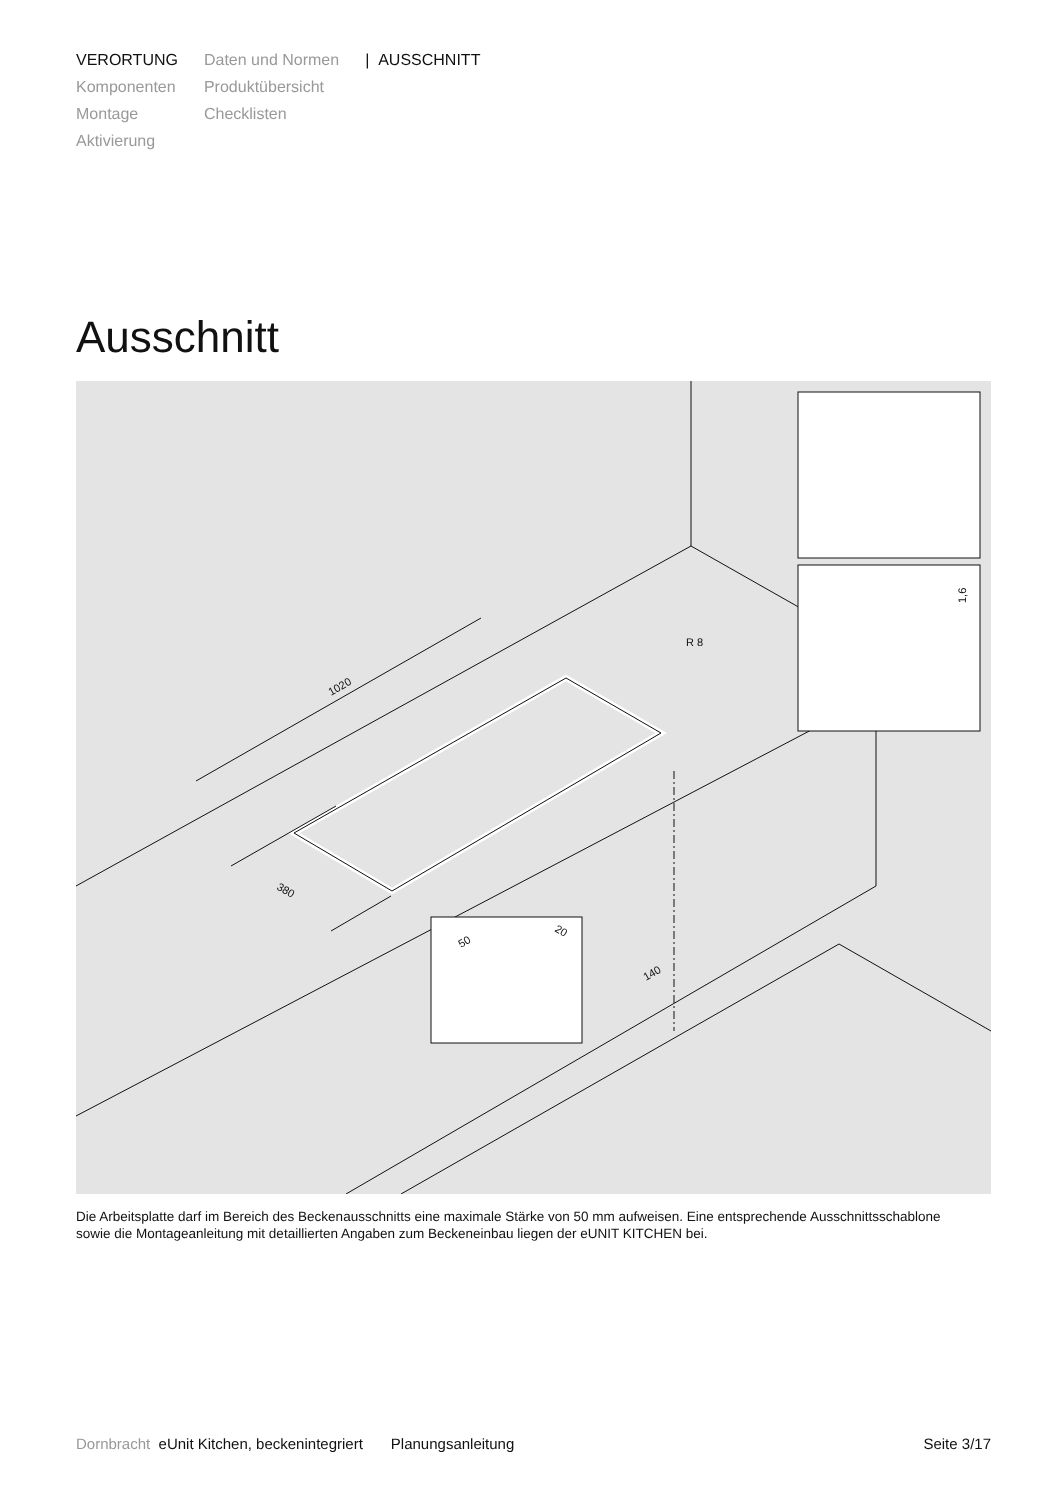VERORTUNG
Komponenten
Montage
Aktivierung
Daten und Normen
Produktübersicht
Checklisten
| AUSSCHNITT
Ausschnitt
R 8
1020
380
140
1,6
50
20
Die Arbeitsplatte darf im Bereich des Beckenausschnitts eine maximale Stärke von 50 mm aufweisen. Eine entsprechende Ausschnittsschablone sowie die Montageanleitung mit detaillierten Angaben zum Beckeneinbau liegen der eUNIT KITCHEN bei.
Dornbracht eUnit Kitchen, beckenintegriert Planungsanleitung Seite 3/17